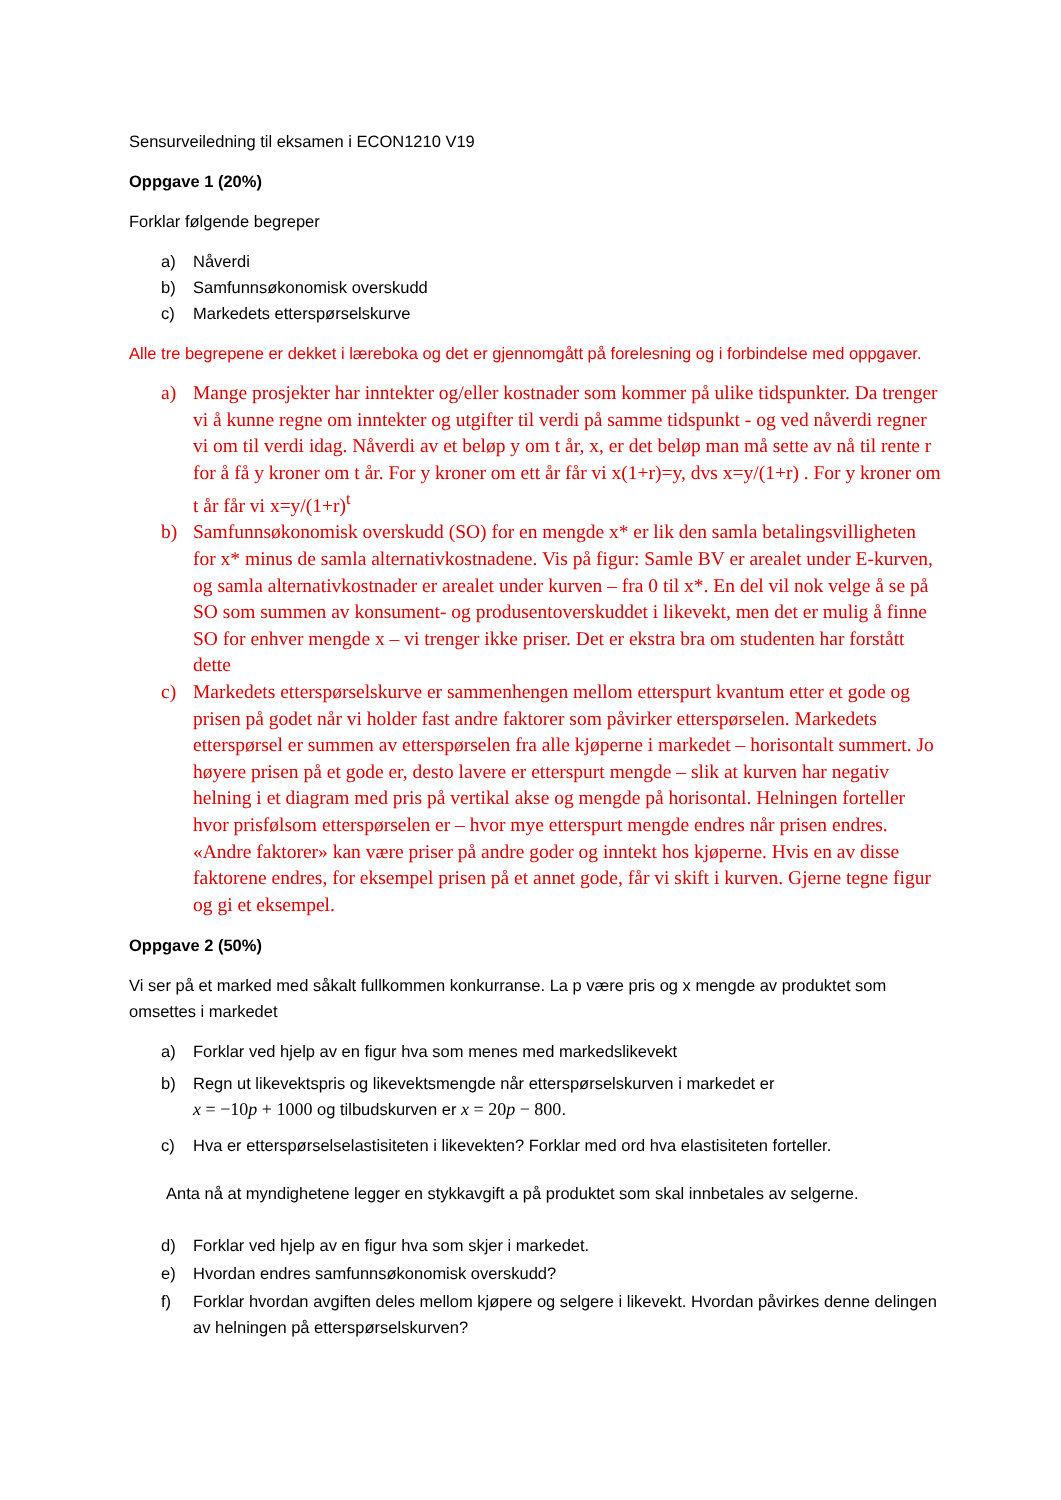Sensurveiledning til eksamen i ECON1210 V19
Oppgave 1 (20%)
Forklar følgende begreper
a) Nåverdi
b) Samfunnsøkonomisk overskudd
c) Markedets etterspørselskurve
Alle tre begrepene er dekket i læreboka og det er gjennomgått på forelesning og i forbindelse med oppgaver.
a) Mange prosjekter har inntekter og/eller kostnader som kommer på ulike tidspunkter. Da trenger vi å kunne regne om inntekter og utgifter til verdi på samme tidspunkt - og ved nåverdi regner vi om til verdi idag. Nåverdi av et beløp y om t år, x, er det beløp man må sette av nå til rente r for å få y kroner om t år. For y kroner om ett år får vi x(1+r)=y, dvs x=y/(1+r) . For y kroner om t år får vi x=y/(1+r)<sup>t</sup>
b) Samfunnsøkonomisk overskudd (SO) for en mengde x* er lik den samla betalingsvilligheten for x* minus de samla alternativkostnadene. Vis på figur: Samle BV er arealet under E-kurven, og samla alternativkostnader er arealet under kurven – fra 0 til x*. En del vil nok velge å se på SO som summen av konsument- og produsentoverskuddet i likevekt, men det er mulig å finne SO for enhver mengde x – vi trenger ikke priser. Det er ekstra bra om studenten har forstått dette
c) Markedets etterspørselskurve er sammenhengen mellom etterspurt kvantum etter et gode og prisen på godet når vi holder fast andre faktorer som påvirker etterspørselen. Markedets etterspørsel er summen av etterspørselen fra alle kjøperne i markedet – horisontalt summert. Jo høyere prisen på et gode er, desto lavere er etterspurt mengde – slik at kurven har negativ helning i et diagram med pris på vertikal akse og mengde på horisontal. Helningen forteller hvor prisfølsom etterspørselen er – hvor mye etterspurt mengde endres når prisen endres. «Andre faktorer» kan være priser på andre goder og inntekt hos kjøperne. Hvis en av disse faktorene endres, for eksempel prisen på et annet gode, får vi skift i kurven. Gjerne tegne figur og gi et eksempel.
Oppgave 2 (50%)
Vi ser på et marked med såkalt fullkommen konkurranse. La p være pris og x mengde av produktet som omsettes i markedet
a) Forklar ved hjelp av en figur hva som menes med markedslikevekt
b) Regn ut likevektspris og likevektsmengde når etterspørselskurven i markedet er
x = −10p + 1000 og tilbudskurven er x = 20p − 800.
c) Hva er etterspørselselastisiteten i likevekten? Forklar med ord hva elastisiteten forteller.
Anta nå at myndighetene legger en stykkavgift a på produktet som skal innbetales av selgerne.
d) Forklar ved hjelp av en figur hva som skjer i markedet.
e) Hvordan endres samfunnsøkonomisk overskudd?
f) Forklar hvordan avgiften deles mellom kjøpere og selgere i likevekt. Hvordan påvirkes denne delingen av helningen på etterspørselskurven?